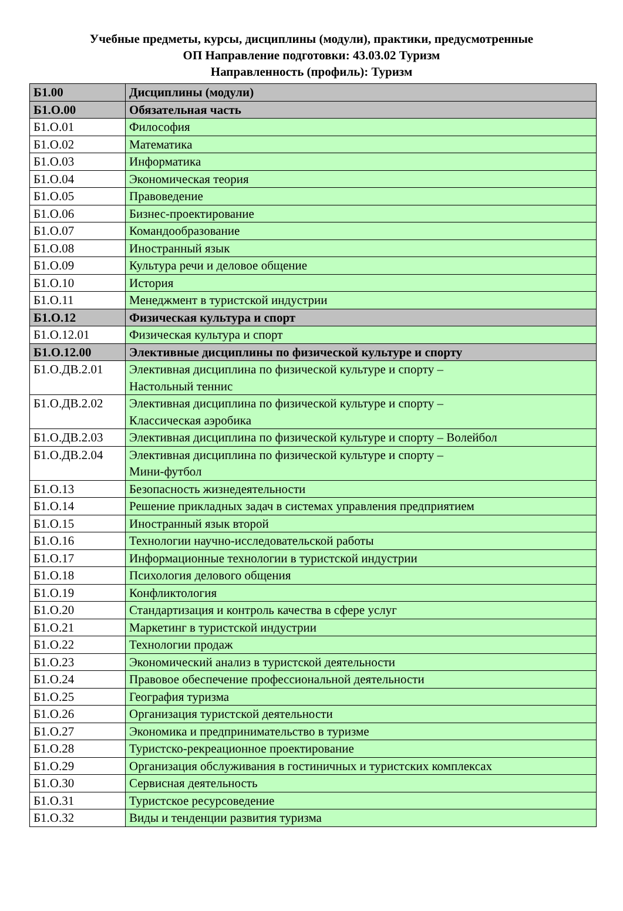Учебные предметы, курсы, дисциплины (модули), практики, предусмотренные
ОП Направление подготовки: 43.03.02 Туризм
Направленность (профиль): Туризм
| Б1.00 | Дисциплины (модули) |
| Б1.О.00 | Обязательная часть |
| Б1.О.01 | Философия |
| Б1.О.02 | Математика |
| Б1.О.03 | Информатика |
| Б1.О.04 | Экономическая теория |
| Б1.О.05 | Правоведение |
| Б1.О.06 | Бизнес-проектирование |
| Б1.О.07 | Командообразование |
| Б1.О.08 | Иностранный язык |
| Б1.О.09 | Культура речи и деловое общение |
| Б1.О.10 | История |
| Б1.О.11 | Менеджмент в туристской индустрии |
| Б1.О.12 | Физическая культура и спорт |
| Б1.О.12.01 | Физическая культура и спорт |
| Б1.О.12.00 | Элективные дисциплины по физической культуре и спорту |
| Б1.О.ДВ.2.01 | Элективная дисциплина по физической культуре и спорту – Настольный теннис |
| Б1.О.ДВ.2.02 | Элективная дисциплина по физической культуре и спорту – Классическая аэробика |
| Б1.О.ДВ.2.03 | Элективная дисциплина по физической культуре и спорту – Волейбол |
| Б1.О.ДВ.2.04 | Элективная дисциплина по физической культуре и спорту – Мини-футбол |
| Б1.О.13 | Безопасность жизнедеятельности |
| Б1.О.14 | Решение прикладных задач в системах управления предприятием |
| Б1.О.15 | Иностранный язык второй |
| Б1.О.16 | Технологии научно-исследовательской работы |
| Б1.О.17 | Информационные технологии в туристской индустрии |
| Б1.О.18 | Психология делового общения |
| Б1.О.19 | Конфликтология |
| Б1.О.20 | Стандартизация и контроль качества в сфере услуг |
| Б1.О.21 | Маркетинг в туристской индустрии |
| Б1.О.22 | Технологии продаж |
| Б1.О.23 | Экономический анализ в туристской деятельности |
| Б1.О.24 | Правовое обеспечение профессиональной деятельности |
| Б1.О.25 | География туризма |
| Б1.О.26 | Организация туристской деятельности |
| Б1.О.27 | Экономика и предпринимательство в туризме |
| Б1.О.28 | Туристско-рекреационное проектирование |
| Б1.О.29 | Организация обслуживания в гостиничных и туристских комплексах |
| Б1.О.30 | Сервисная деятельность |
| Б1.О.31 | Туристское ресурсоведение |
| Б1.О.32 | Виды и тенденции развития туризма |